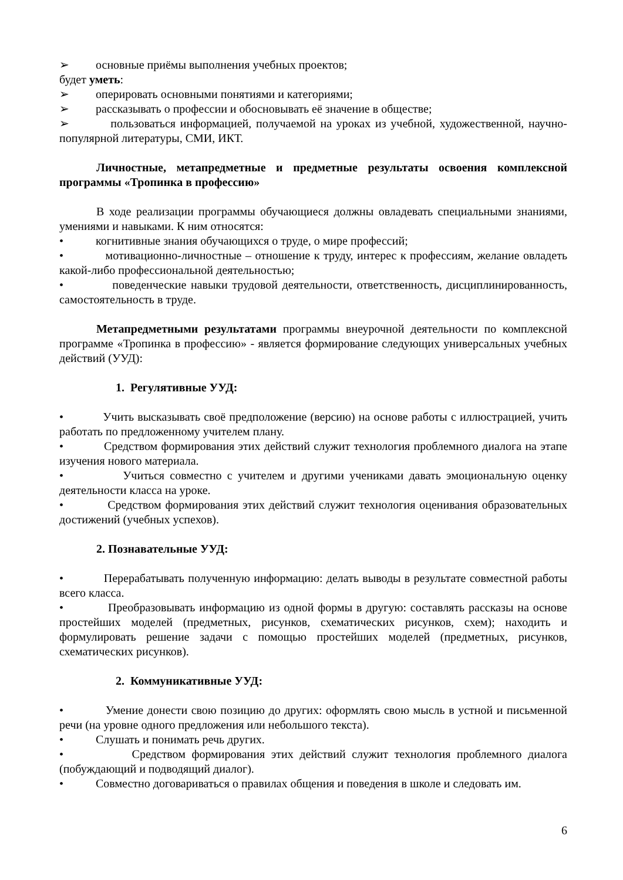➢ основные приёмы выполнения учебных проектов;
будет уметь:
➢ оперировать основными понятиями и категориями;
➢ рассказывать о профессии и обосновывать её значение в обществе;
➢ пользоваться информацией, получаемой на уроках из учебной, художественной, научно-популярной литературы, СМИ, ИКТ.
Личностные, метапредметные и предметные результаты освоения комплексной программы «Тропинка в профессию»
В ходе реализации программы обучающиеся должны овладевать специальными знаниями, умениями и навыками. К ним относятся:
• когнитивные знания обучающихся о труде, о мире профессий;
• мотивационно-личностные – отношение к труду, интерес к профессиям, желание овладеть какой-либо профессиональной деятельностью;
• поведенческие навыки трудовой деятельности, ответственность, дисциплинированность, самостоятельность в труде.
Метапредметными результатами программы внеурочной деятельности по комплексной программе «Тропинка в профессию» - является формирование следующих универсальных учебных действий (УУД):
1. Регулятивные УУД:
• Учить высказывать своё предположение (версию) на основе работы с иллюстрацией, учить работать по предложенному учителем плану.
• Средством формирования этих действий служит технология проблемного диалога на этапе изучения нового материала.
• Учиться совместно с учителем и другими учениками давать эмоциональную оценку деятельности класса на уроке.
• Средством формирования этих действий служит технология оценивания образовательных достижений (учебных успехов).
2. Познавательные УУД:
• Перерабатывать полученную информацию: делать выводы в результате совместной работы всего класса.
• Преобразовывать информацию из одной формы в другую: составлять рассказы на основе простейших моделей (предметных, рисунков, схематических рисунков, схем); находить и формулировать решение задачи с помощью простейших моделей (предметных, рисунков, схематических рисунков).
2. Коммуникативные УУД:
• Умение донести свою позицию до других: оформлять свою мысль в устной и письменной речи (на уровне одного предложения или небольшого текста).
• Слушать и понимать речь других.
• Средством формирования этих действий служит технология проблемного диалога (побуждающий и подводящий диалог).
• Совместно договариваться о правилах общения и поведения в школе и следовать им.
6